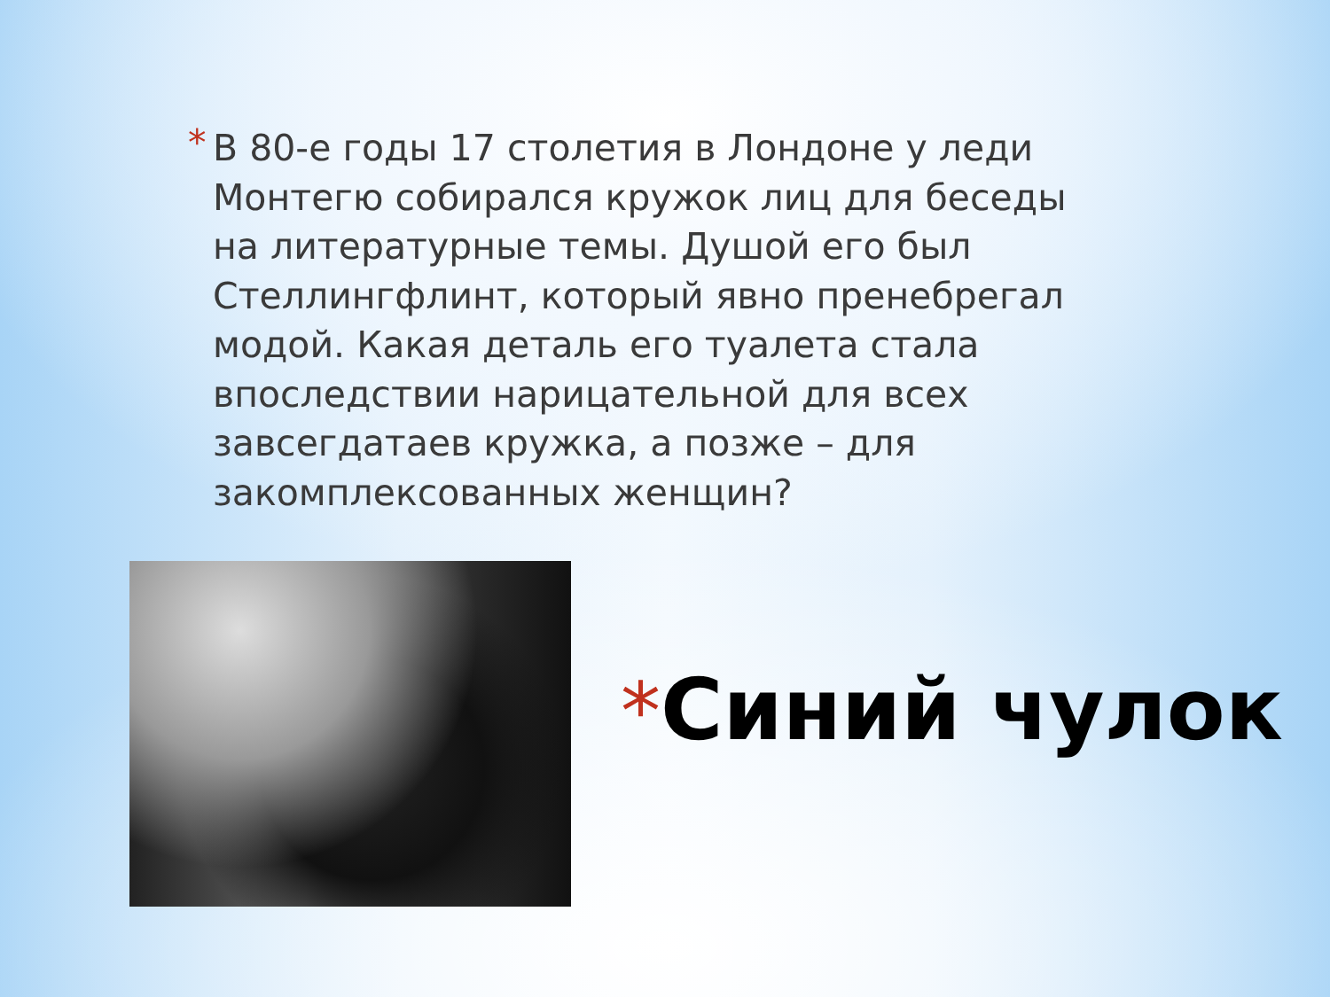* В 80-е годы 17 столетия в Лондоне у леди Монтегю собирался кружок лиц для беседы на литературные темы. Душой его был Стеллингфлинт, который явно пренебрегал модой. Какая деталь его туалета стала впоследствии нарицательной для всех завсегдатаев кружка, а позже – для закомплексованных женщин?
*Синий чулок